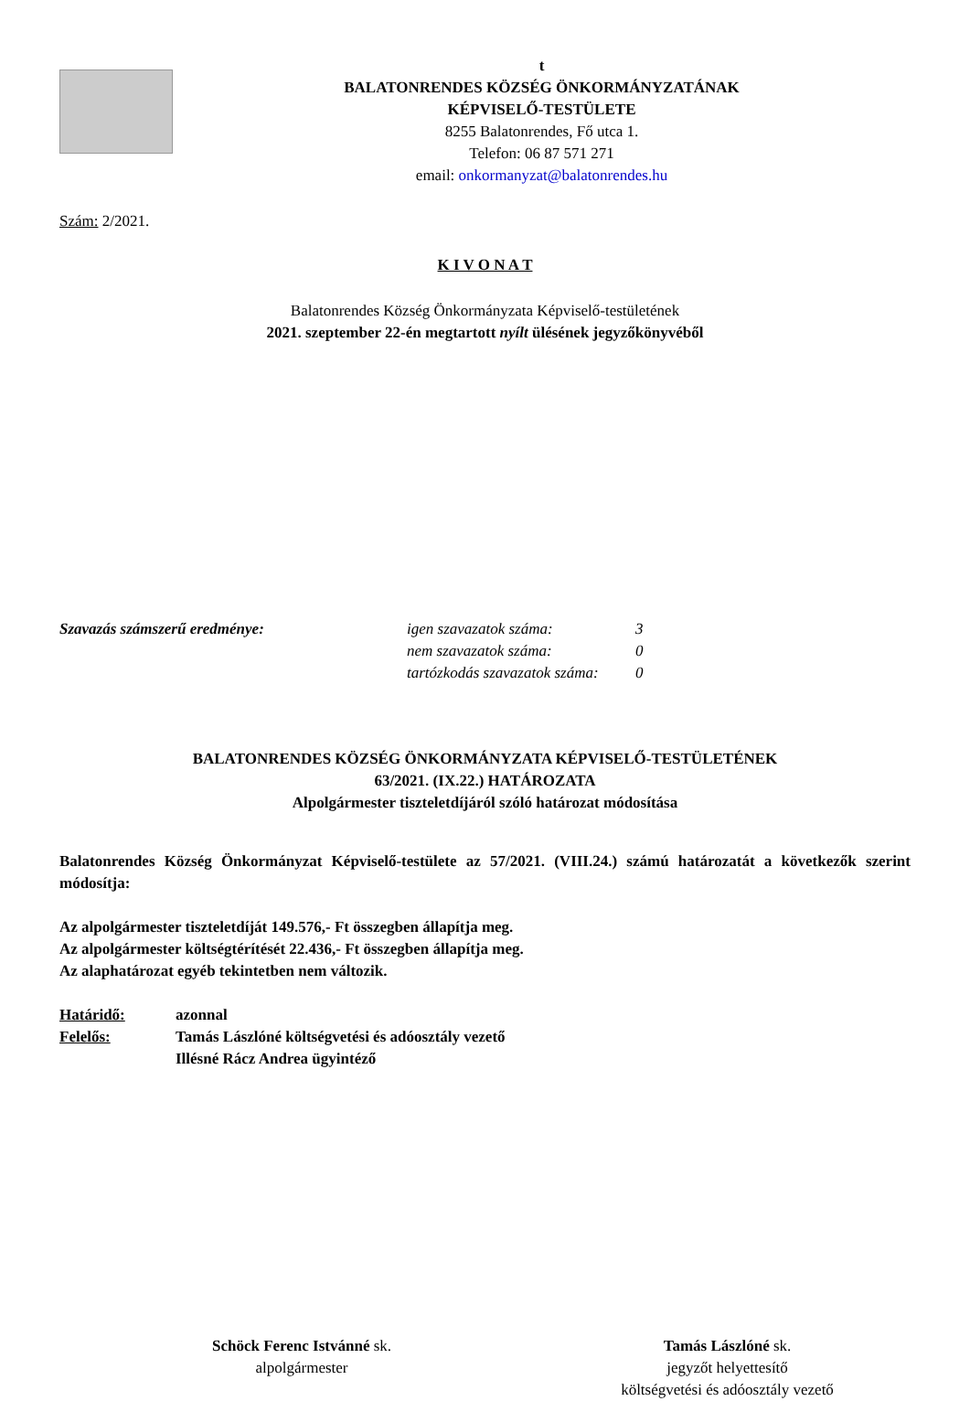t
BALATONRENDES KÖZSÉG ÖNKORMÁNYZATÁNAK
KÉPVISELŐ-TESTÜLETE
8255 Balatonrendes, Fő utca 1.
Telefon: 06 87 571 271
email: onkormanyzat@balatonrendes.hu
Szám: 2/2021.
K I V O N A T
Balatonrendes Község Önkormányzata Képviselő-testületének
2021. szeptember 22-én megtartott nyílt ülésének jegyzőkönyvéből
Szavazás számszerű eredménye: igen szavazatok száma:
nem szavazatok száma:
tartózkodás szavazatok száma:
3
0
0
BALATONRENDES KÖZSÉG ÖNKORMÁNYZATA KÉPVISELŐ-TESTÜLETÉNEK
63/2021. (IX.22.) HATÁROZATA
Alpolgármester tiszteletdíjáról szóló határozat módosítása
Balatonrendes Község Önkormányzat Képviselő-testülete az 57/2021. (VIII.24.) számú határozatát a következők szerint módosítja:
Az alpolgármester tiszteletdíját 149.576,- Ft összegben állapítja meg.
Az alpolgármester költségtérítését 22.436,- Ft összegben állapítja meg.
Az alaphatározat egyéb tekintetben nem változik.
Határidő:
Felelős:
azonnal
Tamás Lászlóné költségvetési és adóosztály vezető
Illésné Rácz Andrea ügyintéző
Schöck Ferenc Istvánné sk.
alpolgármester
Tamás Lászlóné sk.
jegyzőt helyettesítő
költségvetési és adóosztály vezető